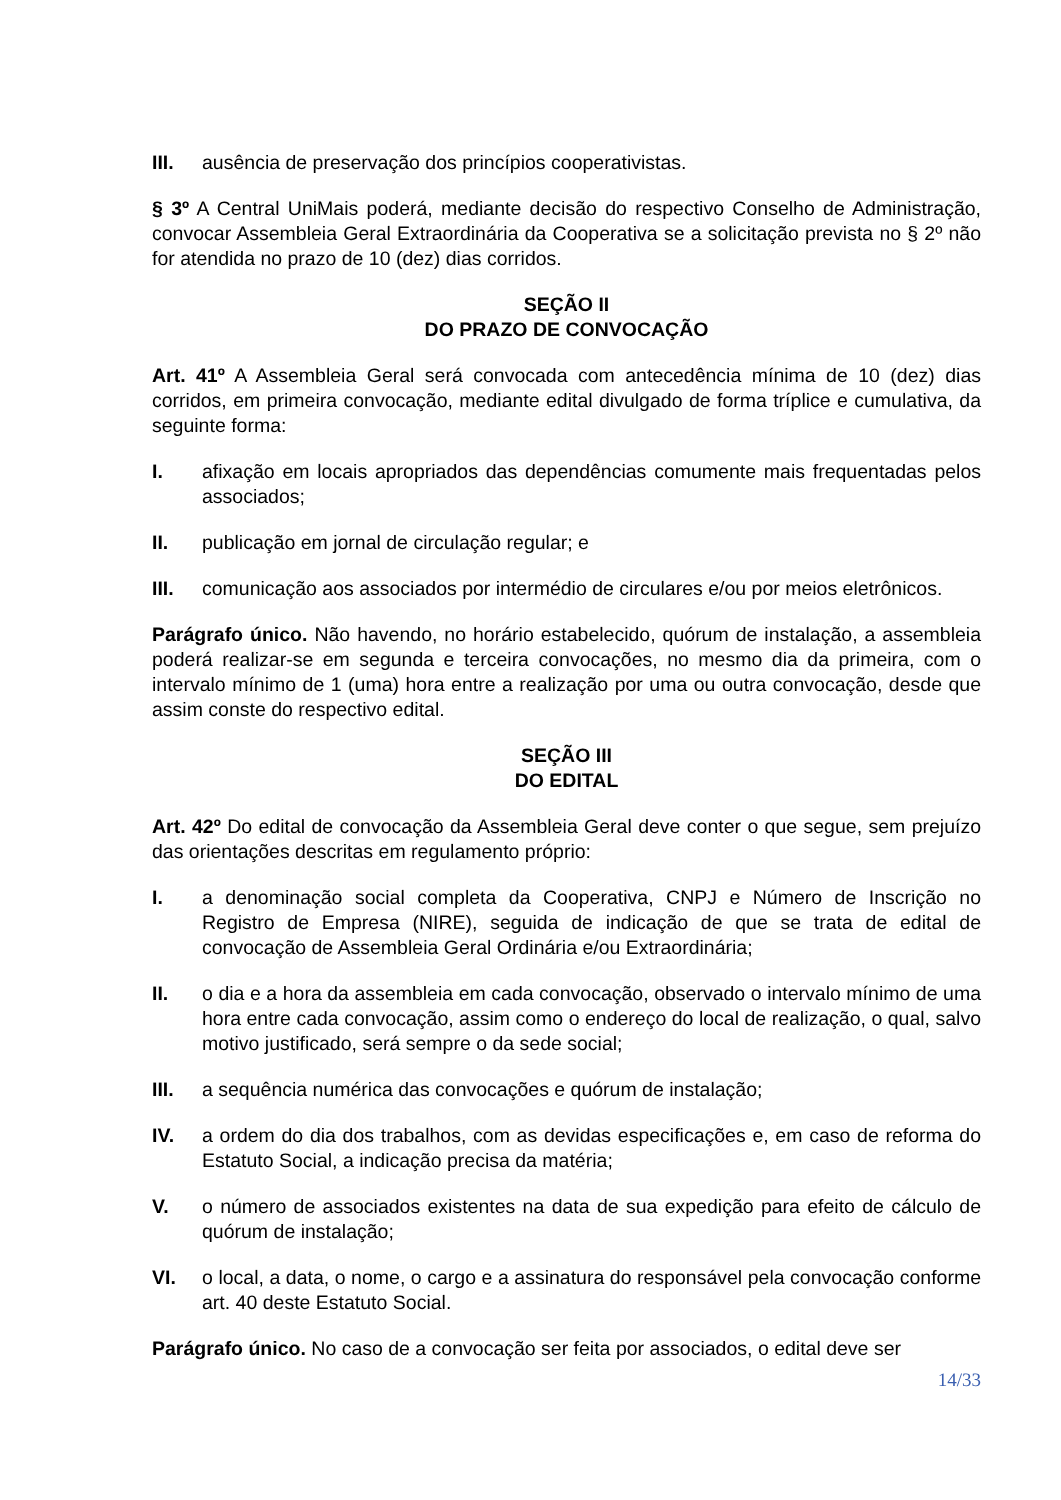III. ausência de preservação dos princípios cooperativistas.
§ 3º A Central UniMais poderá, mediante decisão do respectivo Conselho de Administração, convocar Assembleia Geral Extraordinária da Cooperativa se a solicitação prevista no § 2º não for atendida no prazo de 10 (dez) dias corridos.
SEÇÃO II
DO PRAZO DE CONVOCAÇÃO
Art. 41º A Assembleia Geral será convocada com antecedência mínima de 10 (dez) dias corridos, em primeira convocação, mediante edital divulgado de forma tríplice e cumulativa, da seguinte forma:
I. afixação em locais apropriados das dependências comumente mais frequentadas pelos associados;
II. publicação em jornal de circulação regular; e
III. comunicação aos associados por intermédio de circulares e/ou por meios eletrônicos.
Parágrafo único. Não havendo, no horário estabelecido, quórum de instalação, a assembleia poderá realizar-se em segunda e terceira convocações, no mesmo dia da primeira, com o intervalo mínimo de 1 (uma) hora entre a realização por uma ou outra convocação, desde que assim conste do respectivo edital.
SEÇÃO III
DO EDITAL
Art. 42º Do edital de convocação da Assembleia Geral deve conter o que segue, sem prejuízo das orientações descritas em regulamento próprio:
I. a denominação social completa da Cooperativa, CNPJ e Número de Inscrição no Registro de Empresa (NIRE), seguida de indicação de que se trata de edital de convocação de Assembleia Geral Ordinária e/ou Extraordinária;
II. o dia e a hora da assembleia em cada convocação, observado o intervalo mínimo de uma hora entre cada convocação, assim como o endereço do local de realização, o qual, salvo motivo justificado, será sempre o da sede social;
III. a sequência numérica das convocações e quórum de instalação;
IV. a ordem do dia dos trabalhos, com as devidas especificações e, em caso de reforma do Estatuto Social, a indicação precisa da matéria;
V. o número de associados existentes na data de sua expedição para efeito de cálculo de quórum de instalação;
VI. o local, a data, o nome, o cargo e a assinatura do responsável pela convocação conforme art. 40 deste Estatuto Social.
Parágrafo único. No caso de a convocação ser feita por associados, o edital deve ser
14/33